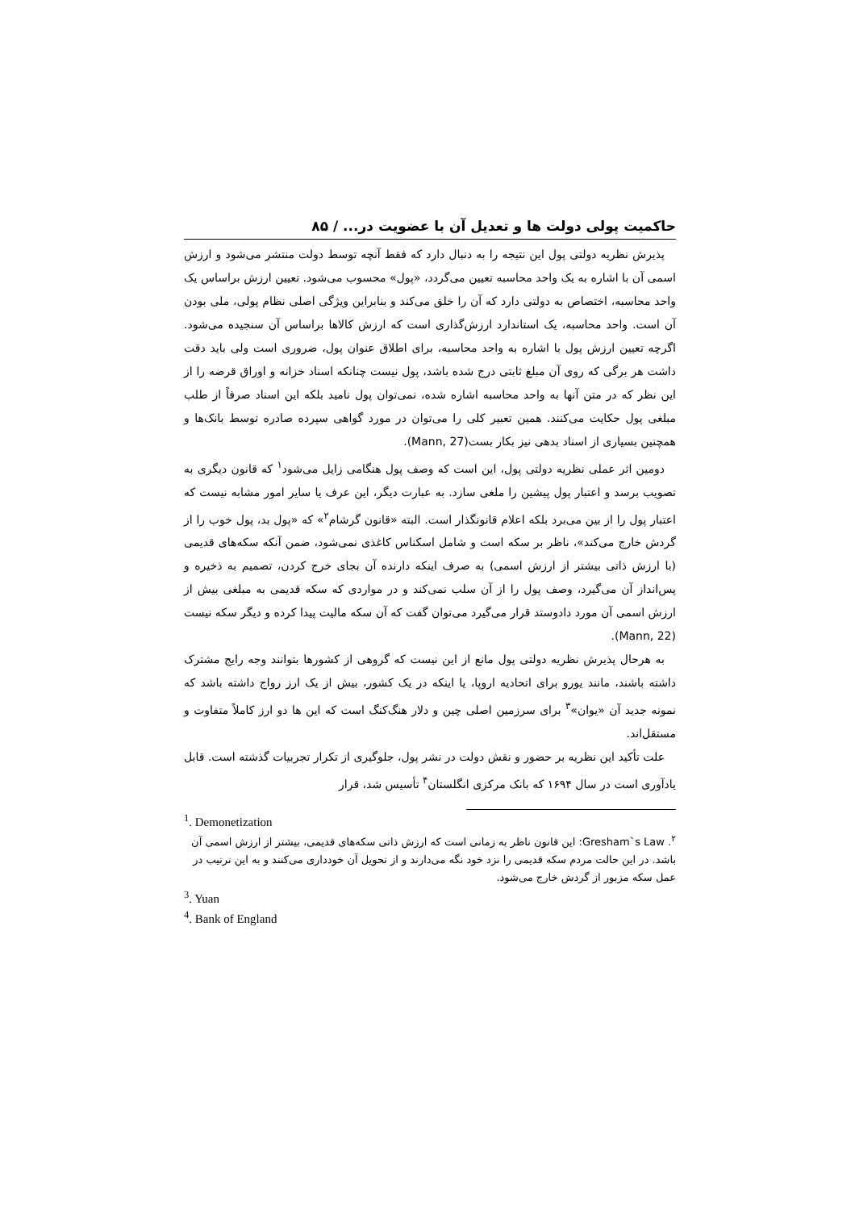حاکمیت پولی دولت ها و تعدیل آن با عضویت در... / ۸۵
پذیرش نظریه دولتی پول این نتیجه را به دنبال دارد که فقط آنچه توسط دولت منتشر می‌شود و ارزش اسمی آن با اشاره به یک واحد محاسبه تعیین می‌گردد، «پول» محسوب می‌شود. تعیین ارزش براساس یک واحد محاسبه، اختصاص به دولتی دارد که آن را خلق می‌کند و بنابراین ویژگی اصلی نظام پولی، ملی بودن آن است. واحد محاسبه، یک استاندارد ارزش‌گذاری است که ارزش کالاها براساس آن سنجیده می‌شود. اگرچه تعیین ارزش پول با اشاره به واحد محاسبه، برای اطلاق عنوان پول، ضروری است ولی باید دقت داشت هر برگی که روی آن مبلغ ثابتی درج شده باشد، پول نیست چنانکه اسناد خزانه و اوراق قرضه را از این نظر که در متن آنها به واحد محاسبه اشاره شده، نمی‌توان پول نامید بلکه این اسناد صرفاً از طلب مبلغی پول حکایت می‌کنند. همین تعبیر کلی را می‌توان در مورد گواهی سپرده صادره توسط بانک‌ها و همچنین بسیاری از اسناد بدهی نیز بکار بست(Mann, 27).
دومین اثر عملی نظریه دولتی پول، این است که وصف پول هنگامی زایل می‌شود<sup>۱</sup> که قانون دیگری به تصویب برسد و اعتبار پول پیشین را ملغی سازد. به عبارت دیگر، این عرف یا سایر امور مشابه نیست که اعتبار پول را از بین می‌برد بلکه اعلام قانونگذار است. البته «قانون گرشام<sup>۲</sup>» که «پول بد، پول خوب را از گردش خارج می‌کند»، ناظر بر سکه است و شامل اسکناس کاغذی نمی‌شود، ضمن آنکه سکه‌های قدیمی (با ارزش ذاتی بیشتر از ارزش اسمی) به صرف اینکه دارنده آن بجای خرج کردن، تصمیم به ذخیره و پس‌انداز آن می‌گیرد، وصف پول را از آن سلب نمی‌کند و در مواردی که سکه قدیمی به مبلغی بیش از ارزش اسمی آن مورد دادوستد قرار می‌گیرد می‌توان گفت که آن سکه مالیت پیدا کرده و دیگر سکه نیست (Mann, 22).
به هرحال پذیرش نظریه دولتی پول مانع از این نیست که گروهی از کشورها بتوانند وجه رایج مشترک داشته باشند، مانند یورو برای اتحادیه اروپا، یا اینکه در یک کشور، بیش از یک ارز رواج داشته باشد که نمونه جدید آن «یوان»<sup>۳</sup> برای سرزمین اصلی چین و دلار هنگ‌کنگ است که این ها دو ارز کاملاً متفاوت و مستقل‌اند.
علت تأکید این نظریه بر حضور و نقش دولت در نشر پول، جلوگیری از تکرار تجربیات گذشته است. قابل یادآوری است در سال ۱۶۹۴ که بانک مرکزی انگلستان<sup>۴</sup> تأسیس شد، قرار
<sup>1</sup>. Demonetization
<sup>۲</sup>. Gresham`s Law: این قانون ناظر به زمانی است که ارزش ذاتی سکه‌های قدیمی، بیشتر از ارزش اسمی آن باشد. در این حالت مردم سکه قدیمی را نزد خود نگه می‌دارند و از تحویل آن خودداری می‌کنند و به این ترتیب در عمل سکه مزبور از گردش خارج می‌شود.
<sup>3</sup>. Yuan
<sup>4</sup>. Bank of England